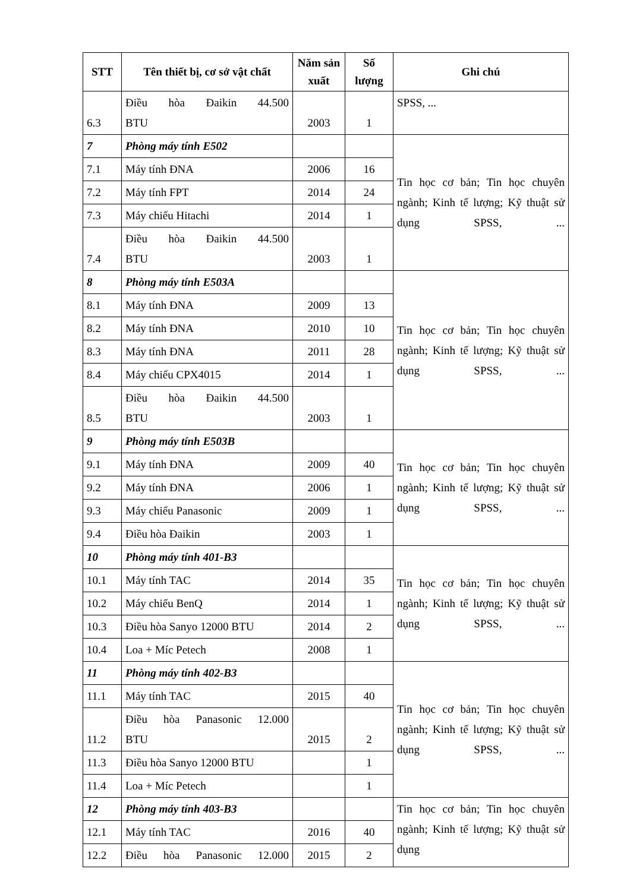| STT | Tên thiết bị, cơ sở vật chất | Năm sản xuất | Số lượng | Ghi chú |
| --- | --- | --- | --- | --- |
| 6.3 | Điều hòa Đaikin 44.500 BTU | 2003 | 1 | SPSS, ... |
| 7 | Phòng máy tính E502 | | | Tin học cơ bản; Tin học chuyên ngành; Kinh tế lượng; Kỹ thuật sử dụng SPSS, ... |
| 7.1 | Máy tính ĐNA | 2006 | 16 | |
| 7.2 | Máy tính FPT | 2014 | 24 | |
| 7.3 | Máy chiếu Hitachi | 2014 | 1 | |
| 7.4 | Điều hòa Đaikin 44.500 BTU | 2003 | 1 | |
| 8 | Phòng máy tính E503A | | | Tin học cơ bản; Tin học chuyên ngành; Kinh tế lượng; Kỹ thuật sử dụng SPSS, ... |
| 8.1 | Máy tính ĐNA | 2009 | 13 | |
| 8.2 | Máy tính ĐNA | 2010 | 10 | |
| 8.3 | Máy tính ĐNA | 2011 | 28 | |
| 8.4 | Máy chiếu CPX4015 | 2014 | 1 | |
| 8.5 | Điều hòa Đaikin 44.500 BTU | 2003 | 1 | |
| 9 | Phòng máy tính E503B | | | Tin học cơ bản; Tin học chuyên ngành; Kinh tế lượng; Kỹ thuật sử dụng SPSS, ... |
| 9.1 | Máy tính ĐNA | 2009 | 40 | |
| 9.2 | Máy tính ĐNA | 2006 | 1 | |
| 9.3 | Máy chiếu Panasonic | 2009 | 1 | |
| 9.4 | Điều hòa Đaikin | 2003 | 1 | |
| 10 | Phòng máy tính 401-B3 | | | Tin học cơ bản; Tin học chuyên ngành; Kinh tế lượng; Kỹ thuật sử dụng SPSS, ... |
| 10.1 | Máy tính TAC | 2014 | 35 | |
| 10.2 | Máy chiếu BenQ | 2014 | 1 | |
| 10.3 | Điều hòa Sanyo 12000 BTU | 2014 | 2 | |
| 10.4 | Loa + Míc Petech | 2008 | 1 | |
| 11 | Phòng máy tính 402-B3 | | | Tin học cơ bản; Tin học chuyên ngành; Kinh tế lượng; Kỹ thuật sử dụng SPSS, ... |
| 11.1 | Máy tính TAC | 2015 | 40 | |
| 11.2 | Điều hòa Panasonic 12.000 BTU | 2015 | 2 | |
| 11.3 | Điều hòa Sanyo 12000 BTU | | 1 | |
| 11.4 | Loa + Míc Petech | | 1 | |
| 12 | Phòng máy tính 403-B3 | | | Tin học cơ bản; Tin học chuyên ngành; Kinh tế lượng; Kỹ thuật sử dụng |
| 12.1 | Máy tính TAC | 2016 | 40 | |
| 12.2 | Điều hòa Panasonic 12.000 | 2015 | 2 | |